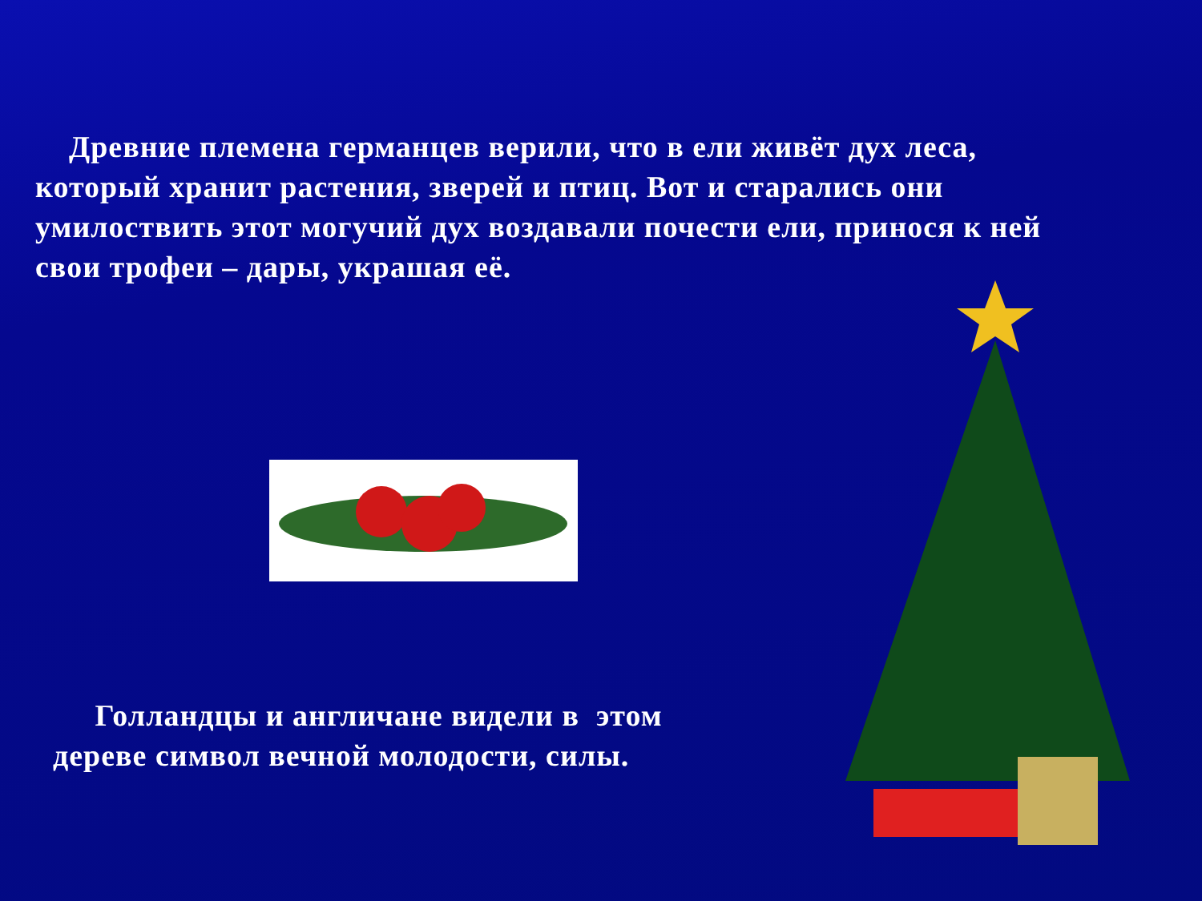Древние племена германцев верили, что в ели живёт дух леса, который хранит растения, зверей и птиц. Вот и старались они умилоствить этот могучий дух воздавали почести ели, принося к ней свои трофеи – дары, украшая её.
Голландцы и англичане видели в этом дереве символ вечной молодости, силы.